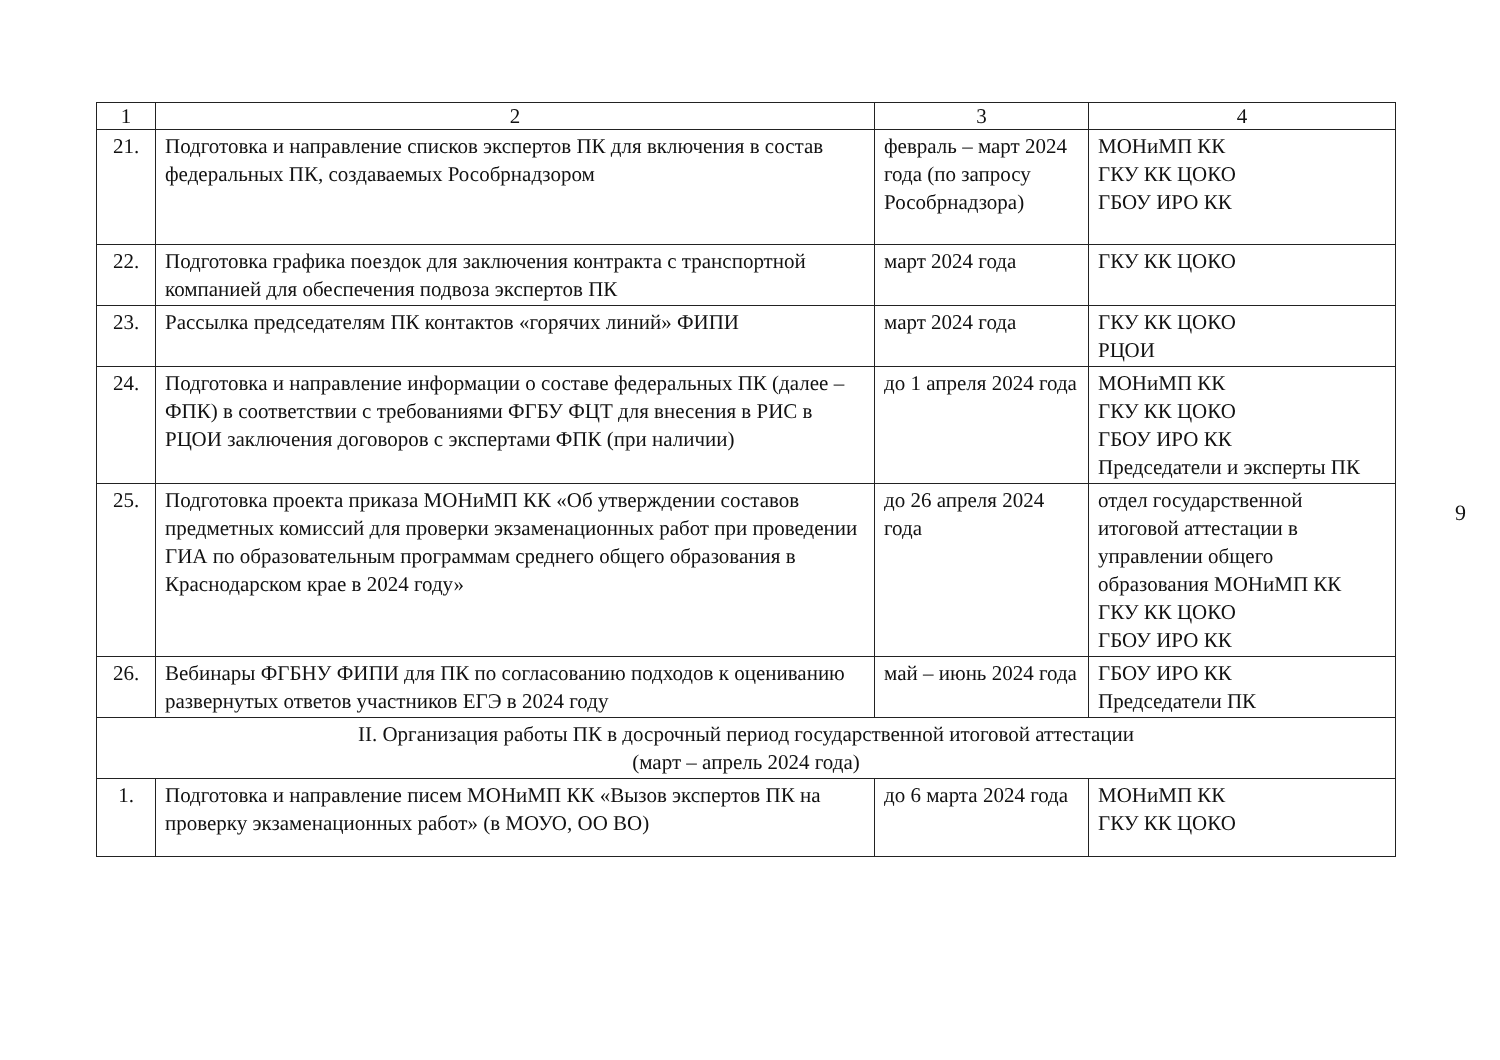| 1 | 2 | 3 | 4 |
| --- | --- | --- | --- |
| 21. | Подготовка и направление списков экспертов ПК для включения в состав федеральных ПК, создаваемых Рособрнадзором | февраль – март 2024 года (по запросу Рособрнадзора) | МОНиМП КК ГКУ КК ЦОКО ГБОУ ИРО КК |
| 22. | Подготовка графика поездок для заключения контракта с транспортной компанией для обеспечения подвоза экспертов ПК | март 2024 года | ГКУ КК ЦОКО |
| 23. | Рассылка председателям ПК контактов «горячих линий» ФИПИ | март 2024 года | ГКУ КК ЦОКО РЦОИ |
| 24. | Подготовка и направление информации о составе федеральных ПК (далее – ФПК) в соответствии с требованиями ФГБУ ФЦТ для внесения в РИС в РЦОИ заключения договоров с экспертами ФПК (при наличии) | до 1 апреля 2024 года | МОНиМП КК ГКУ КК ЦОКО ГБОУ ИРО КК Председатели и эксперты ПК |
| 25. | Подготовка проекта приказа МОНиМП КК «Об утверждении составов предметных комиссий для проверки экзаменационных работ при проведении ГИА по образовательным программам среднего общего образования в Краснодарском крае в 2024 году» | до 26 апреля 2024 года | отдел государственной итоговой аттестации в управлении общего образования МОНиМП КК ГКУ КК ЦОКО ГБОУ ИРО КК |
| 26. | Вебинары ФГБНУ ФИПИ для ПК по согласованию подходов к оцениванию развернутых ответов участников ЕГЭ в 2024 году | май – июнь 2024 года | ГБОУ ИРО КК Председатели ПК |
| II. Организация работы ПК в досрочный период государственной итоговой аттестации (март – апрель 2024 года) | | | |
| 1. | Подготовка и направление писем МОНиМП КК «Вызов экспертов ПК на проверку экзаменационных работ» (в МОУО, ОО ВО) | до 6 марта 2024 года | МОНиМП КК ГКУ КК ЦОКО |
9